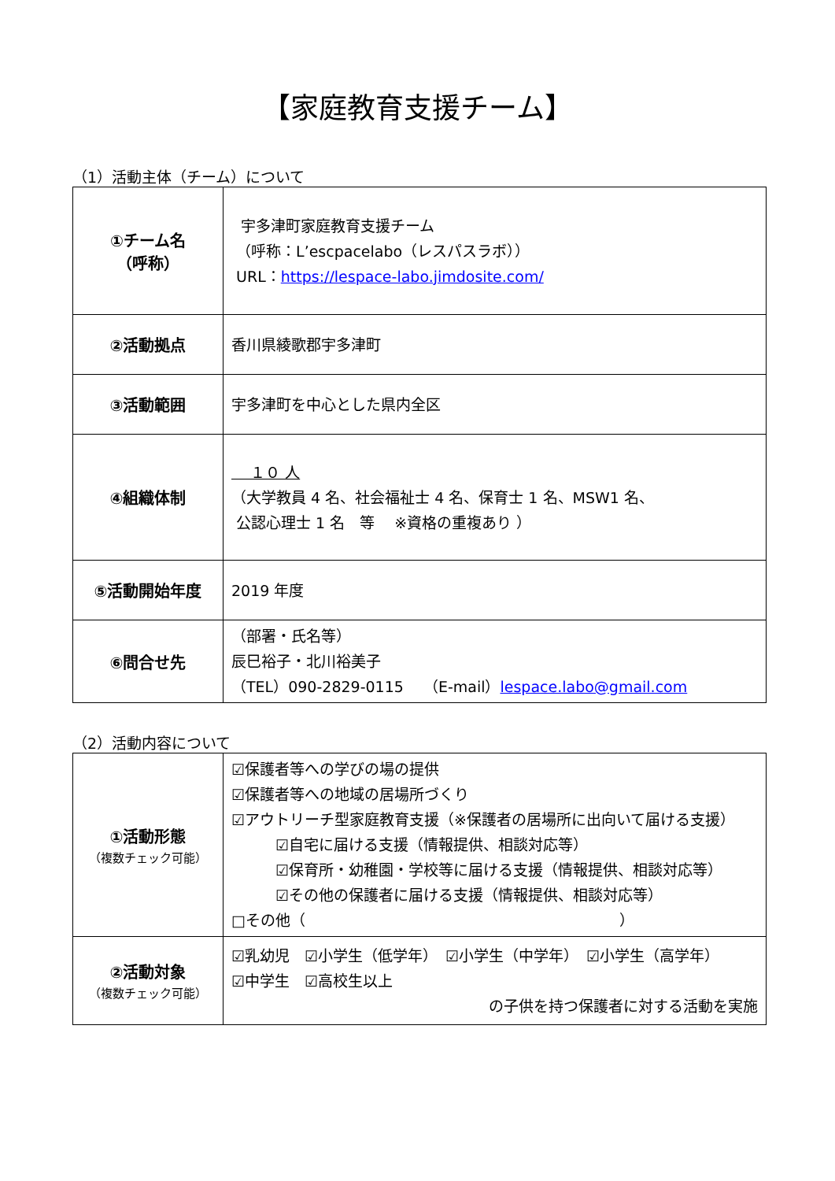【家庭教育支援チーム】
（1）活動主体（チーム）について
| ①チーム名 （呼称） | 宇多津町家庭教育支援チーム （呼称：L’escpacelabo（レスパスラボ）） URL： https://lespace-labo.jimdosite.com/ |
| ②活動拠点 | 香川県綾歌郡宇多津町 |
| ③活動範囲 | 宇多津町を中心とした県内全区 |
| ④組織体制 | １０ 人 （大学教員 4 名、社会福祉士 4 名、保育士 1 名、MSW1 名、 公認心理士 1 名 等 ※資格の重複あり ） |
| ⑤活動開始年度 | 2019 年度 |
| ⑥問合せ先 | （部署・氏名等） 辰巳裕子・北川裕美子 （TEL）090-2829-0115 （E-mail） lespace.labo@gmail.com |
（2）活動内容について
| ①活動形態 （複数チェック可能） | ☑保護者等への学びの場の提供 ☑保護者等への地域の居場所づくり ☑アウトリーチ型家庭教育支援（※保護者の居場所に出向いて届ける支援） ☑自宅に届ける支援（情報提供、相談対応等） ☑保育所・幼稚園・学校等に届ける支援（情報提供、相談対応等） ☑その他の保護者に届ける支援（情報提供、相談対応等） □その他（ ） |
| ②活動対象 （複数チェック可能） | ☑乳幼児 ☑小学生（低学年） ☑小学生（中学年） ☑小学生（高学年） ☑中学生 ☑高校生以上 の子供を持つ保護者に対する活動を実施 |